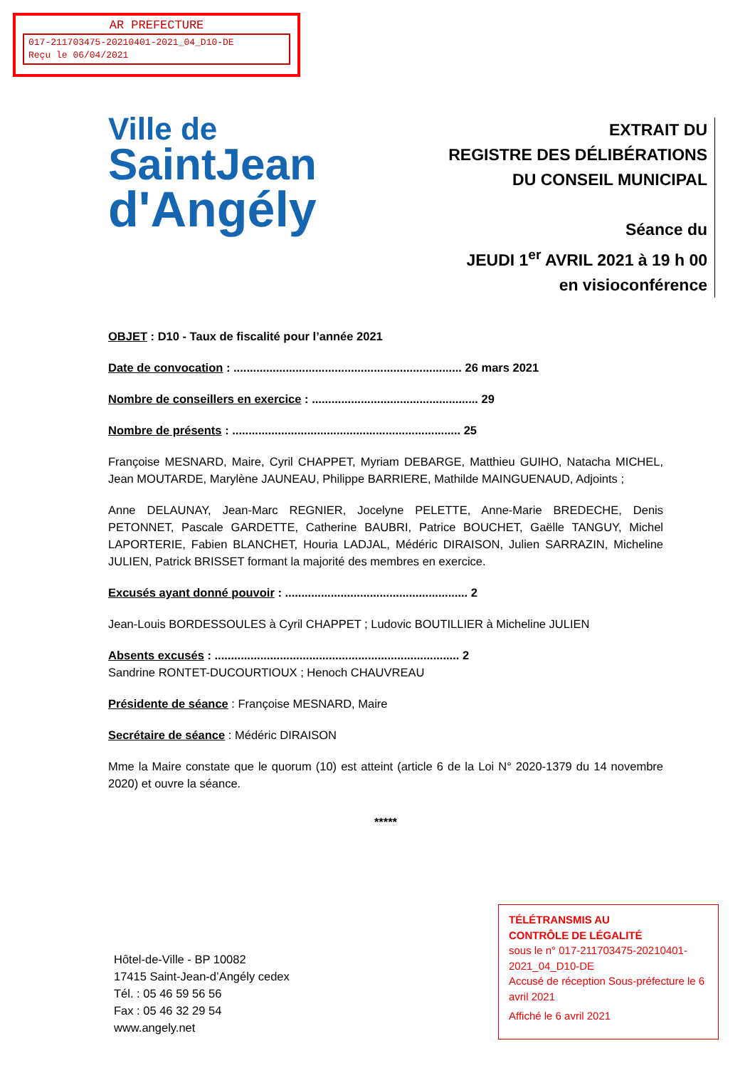AR PREFECTURE
017-211703475-20210401-2021_04_D10-DE
Reçu le 06/04/2021
Ville de
SaintJean
d'Angély
EXTRAIT DU
REGISTRE DES DÉLIBÉRATIONS
DU CONSEIL MUNICIPAL
Séance du
JEUDI 1<sup>er</sup> AVRIL 2021 à 19 h 00
en visioconférence
OBJET : D10 - Taux de fiscalité pour l’année 2021
Date de convocation : ...................................................................... 26 mars 2021
Nombre de conseillers en exercice : ................................................... 29
Nombre de présents : ...................................................................... 25
Françoise MESNARD, Maire, Cyril CHAPPET, Myriam DEBARGE, Matthieu GUIHO, Natacha MICHEL, Jean MOUTARDE, Marylène JAUNEAU, Philippe BARRIERE, Mathilde MAINGUENAUD, Adjoints ;
Anne DELAUNAY, Jean-Marc REGNIER, Jocelyne PELETTE, Anne-Marie BREDECHE, Denis PETONNET, Pascale GARDETTE, Catherine BAUBRI, Patrice BOUCHET, Gaëlle TANGUY, Michel LAPORTERIE, Fabien BLANCHET, Houria LADJAL, Médéric DIRAISON, Julien SARRAZIN, Micheline JULIEN, Patrick BRISSET formant la majorité des membres en exercice.
Excusés ayant donné pouvoir : ........................................................ 2
Jean-Louis BORDESSOULES à Cyril CHAPPET ; Ludovic BOUTILLIER à Micheline JULIEN
Absents excusés : ........................................................................... 2
Sandrine RONTET-DUCOURTIOUX ; Henoch CHAUVREAU
Présidente de séance : Françoise MESNARD, Maire
Secrétaire de séance : Médéric DIRAISON
Mme la Maire constate que le quorum (10) est atteint (article 6 de la Loi N° 2020-1379 du 14 novembre 2020) et ouvre la séance.
*****
Hôtel-de-Ville - BP 10082
17415 Saint-Jean-d’Angély cedex
Tél. : 05 46 59 56 56
Fax : 05 46 32 29 54
www.angely.net
TÉLÉTRANSMIS AU
CONTRÔLE DE LÉGALITÉ
sous le n° 017-211703475-20210401-2021_04_D10-DE
Accusé de réception Sous-préfecture le 6 avril 2021
Affiché le 6 avril 2021